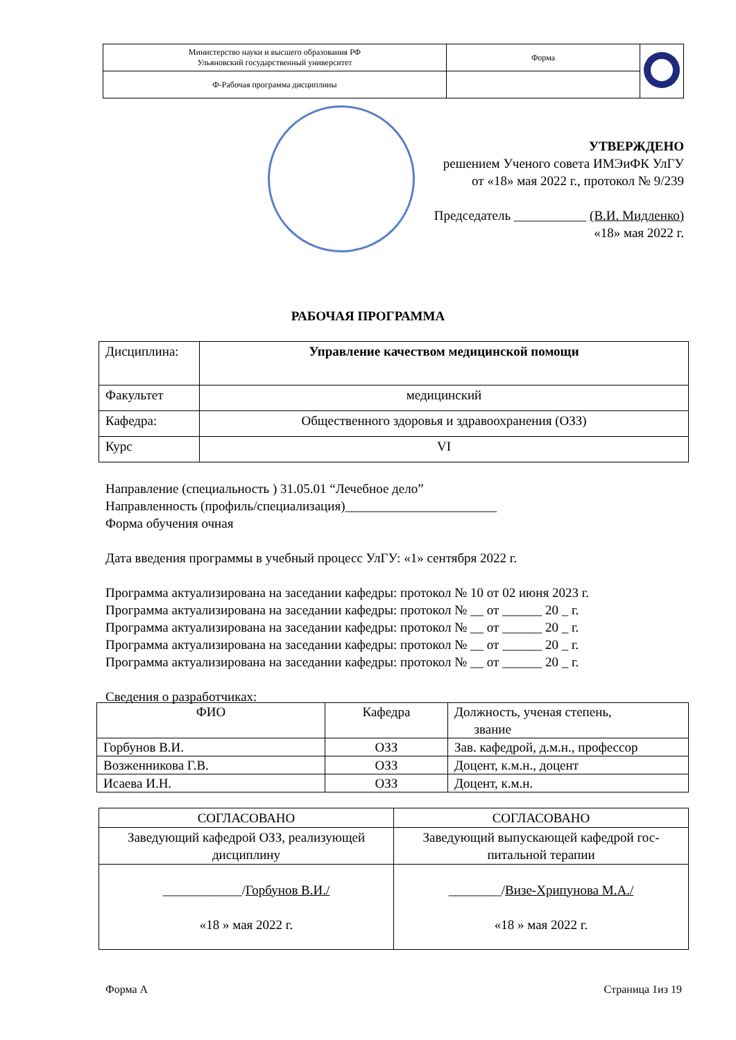| Министерство науки и высшего образования РФ Ульяновский государственный университет | Форма | |
| Ф-Рабочая программа дисциплины | | |
УТВЕРЖДЕНО
решением Ученого совета ИМЭиФК УлГУ
от «18» мая 2022 г., протокол № 9/239
Председатель ___________ (В.И. Мидленко)
«18» мая 2022 г.
РАБОЧАЯ ПРОГРАММА
| Дисциплина: | Управление качеством медицинской помощи |
| Факультет | медицинский |
| Кафедра: | Общественного здоровья и здравоохранения (ОЗЗ) |
| Курс | VI |
Направление (специальность ) 31.05.01 “Лечебное дело”
Направленность (профиль/специализация)_______________________
Форма обучения очная
Дата введения программы в учебный процесс УлГУ: «1» сентября 2022 г.
Программа актуализирована на заседании кафедры: протокол № 10 от 02 июня 2023 г.
Программа актуализирована на заседании кафедры: протокол № __ от ______ 20 _ г.
Программа актуализирована на заседании кафедры: протокол № __ от ______ 20 _ г.
Программа актуализирована на заседании кафедры: протокол № __ от ______ 20 _ г.
Программа актуализирована на заседании кафедры: протокол № __ от ______ 20 _ г.
Сведения о разработчиках:
| ФИО | Кафедра | Должность, ученая степень, звание |
| --- | --- | --- |
| Горбунов В.И. | ОЗЗ | Зав. кафедрой, д.м.н., профессор |
| Возженникова Г.В. | ОЗЗ | Доцент, к.м.н., доцент |
| Исаева И.Н. | ОЗЗ | Доцент, к.м.н. |
| СОГЛАСОВАНО | СОГЛАСОВАНО |
| Заведующий кафедрой ОЗЗ, реализующей дисциплину | Заведующий выпускающей кафедрой гос-питальной терапии |
| ____________/ Горбунов В.И./ «18 » мая 2022 г. | ________/ Визе-Хрипунова М.А./ «18 » мая 2022 г. |
Форма А Страница 1из 19